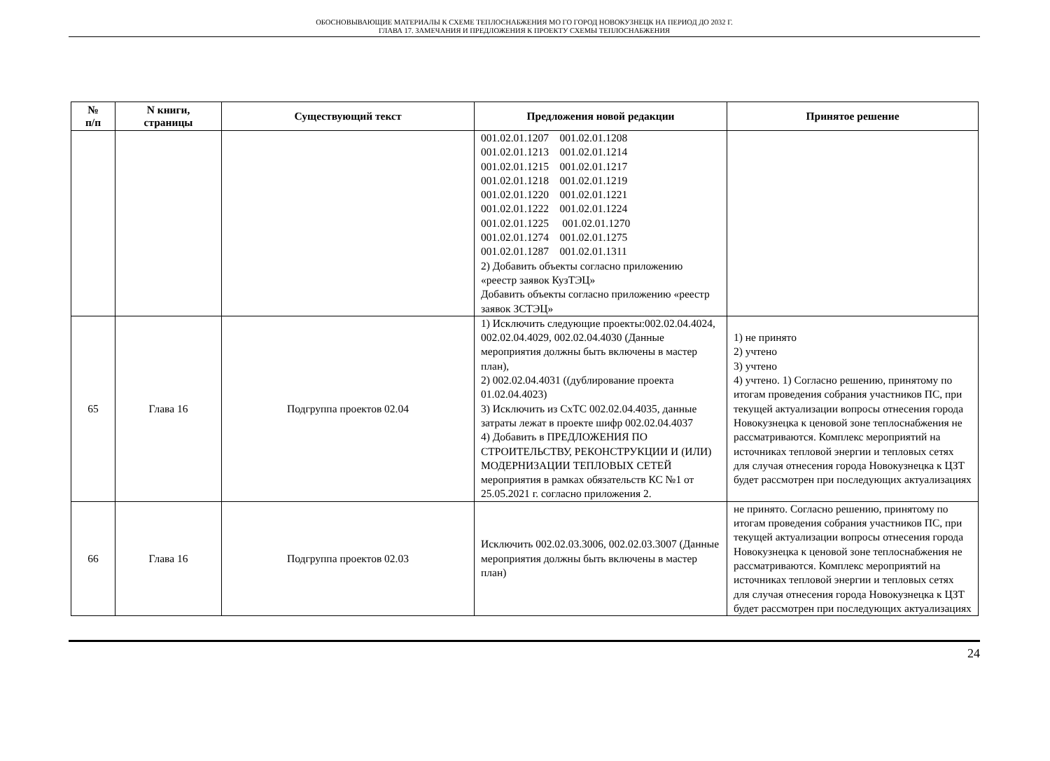ОБОСНОВЫВАЮЩИЕ МАТЕРИАЛЫ К СХЕМЕ ТЕПЛОСНАБЖЕНИЯ МО ГО ГОРОД НОВОКУЗНЕЦК НА ПЕРИОД ДО 2032 Г.
ГЛАВА 17. ЗАМЕЧАНИЯ И ПРЕДЛОЖЕНИЯ К ПРОЕКТУ СХЕМЫ ТЕПЛОСНАБЖЕНИЯ
| № п/п | N книги, страницы | Существующий текст | Предложения новой редакции | Принятое решение |
| --- | --- | --- | --- | --- |
| | | | 001.02.01.1207 001.02.01.1208 001.02.01.1213 001.02.01.1214 001.02.01.1215 001.02.01.1217 001.02.01.1218 001.02.01.1219 001.02.01.1220 001.02.01.1221 001.02.01.1222 001.02.01.1224 001.02.01.1225 001.02.01.1270 001.02.01.1274 001.02.01.1275 001.02.01.1287 001.02.01.1311 2) Добавить объекты согласно приложению «реестр заявок КузТЭЦ» Добавить объекты согласно приложению «реестр заявок ЗСТЭЦ» | |
| 65 | Глава 16 | Подгруппа проектов 02.04 | 1) Исключить следующие проекты:002.02.04.4024, 002.02.04.4029, 002.02.04.4030 (Данные мероприятия должны быть включены в мастер план), 2) 002.02.04.4031 ((дублирование проекта 01.02.04.4023) 3) Исключить из СхТС 002.02.04.4035, данные затраты лежат в проекте шифр 002.02.04.4037 4) Добавить в ПРЕДЛОЖЕНИЯ ПО СТРОИТЕЛЬСТВУ, РЕКОНСТРУКЦИИ И (ИЛИ) МОДЕРНИЗАЦИИ ТЕПЛОВЫХ СЕТЕЙ мероприятия в рамках обязательств КС №1 от 25.05.2021 г. согласно приложения 2. | 1) не принято 2) учтено 3) учтено 4) учтено. 1) Согласно решению, принятому по итогам проведения собрания участников ПС, при текущей актуализации вопросы отнесения города Новокузнецка к ценовой зоне теплоснабжения не рассматриваются. Комплекс мероприятий на источниках тепловой энергии и тепловых сетях для случая отнесения города Новокузнецка к ЦЗТ будет рассмотрен при последующих актуализациях |
| 66 | Глава 16 | Подгруппа проектов 02.03 | Исключить 002.02.03.3006, 002.02.03.3007 (Данные мероприятия должны быть включены в мастер план) | не принято. Согласно решению, принятому по итогам проведения собрания участников ПС, при текущей актуализации вопросы отнесения города Новокузнецка к ценовой зоне теплоснабжения не рассматриваются. Комплекс мероприятий на источниках тепловой энергии и тепловых сетях для случая отнесения города Новокузнецка к ЦЗТ будет рассмотрен при последующих актуализациях |
24